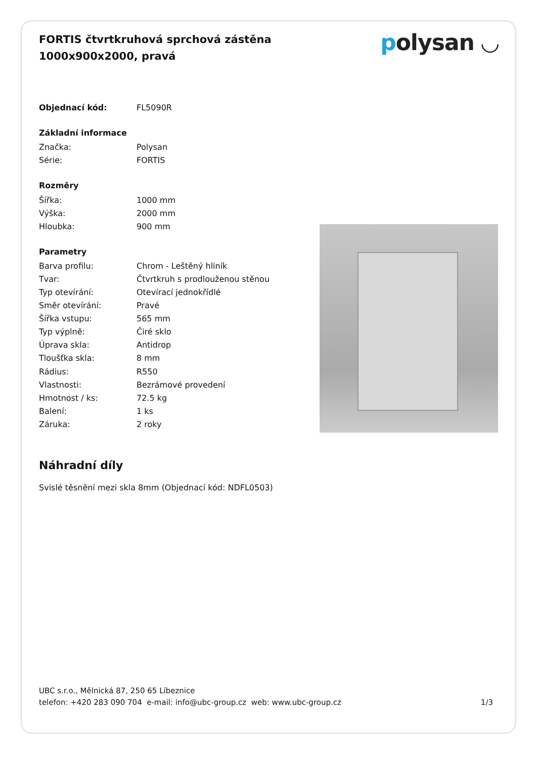FORTIS čtvrtkruhová sprchová zástěna
1000x900x2000, pravá
polysan ◡
| Objednací kód: | FL5090R |
| Základní informace | |
| Značka: | Polysan |
| Série: | FORTIS |
| Rozměry | |
| Šířka: | 1000 mm |
| Výška: | 2000 mm |
| Hloubka: | 900 mm |
| Parametry | |
| Barva profilu: | Chrom - Leštěný hliník |
| Tvar: | Čtvrtkruh s prodlouženou stěnou |
| Typ otevírání: | Otevírací jednokřídlé |
| Směr otevírání: | Pravé |
| Šířka vstupu: | 565 mm |
| Typ výplně: | Čiré sklo |
| Úprava skla: | Antidrop |
| Tloušťka skla: | 8 mm |
| Rádius: | R550 |
| Vlastnosti: | Bezrámové provedení |
| Hmotnost / ks: | 72.5 kg |
| Balení: | 1 ks |
| Záruka: | 2 roky |
Náhradní díly
Svislé těsnění mezi skla 8mm (Objednací kód: NDFL0503)
UBC s.r.o., Mělnická 87, 250 65 Líbeznice
telefon: +420 283 090 704 e-mail: info@ubc-group.cz web: www.ubc-group.cz 1/3